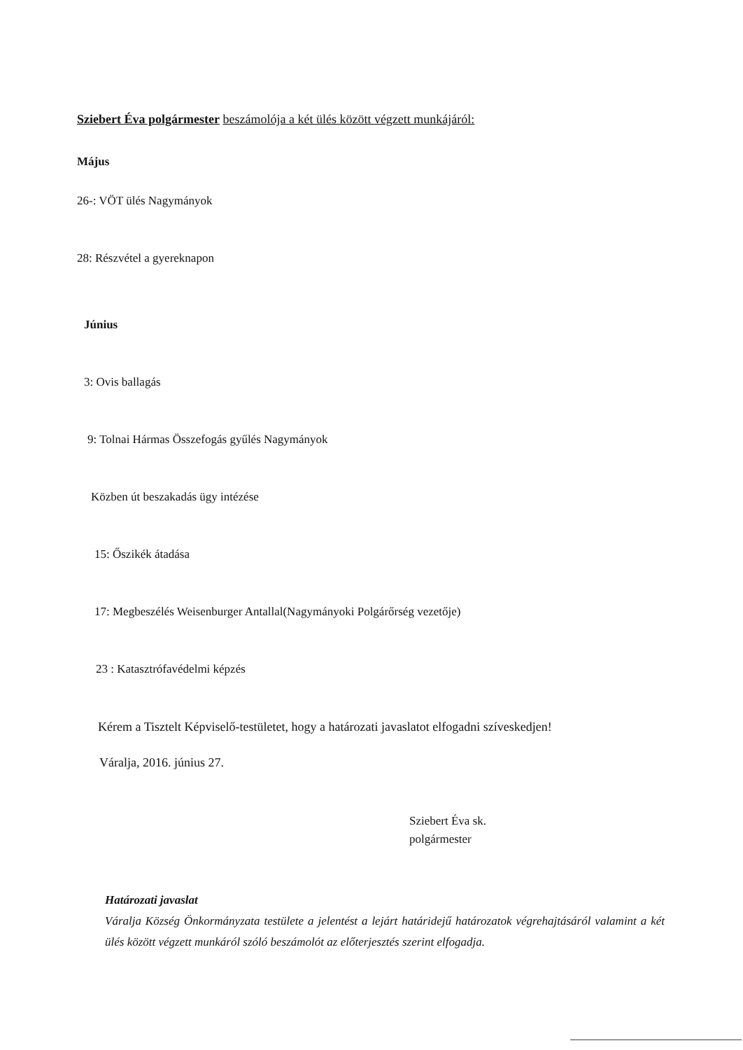Sziebert Éva polgármester beszámolója a két ülés között végzett munkájáról:
Május
26-: VÖT ülés Nagymányok
28: Részvétel a gyereknapon
Június
3: Ovis ballagás
9: Tolnai Hármas Összefogás gyűlés Nagymányok
Közben út beszakadás ügy intézése
15: Őszikék átadása
17: Megbeszélés Weisenburger Antallal(Nagymányoki Polgárőrség vezetője)
23 : Katasztrófavédelmi képzés
Kérem a Tisztelt Képviselő-testületet, hogy a határozati javaslatot elfogadni szíveskedjen!
Váralja, 2016. június 27.
Sziebert Éva sk.
polgármester
Határozati javaslat
Váralja Község Önkormányzata testülete a jelentést a lejárt határidejű határozatok végrehajtásáról valamint a két ülés között végzett munkáról szóló beszámolót az előterjesztés szerint elfogadja.